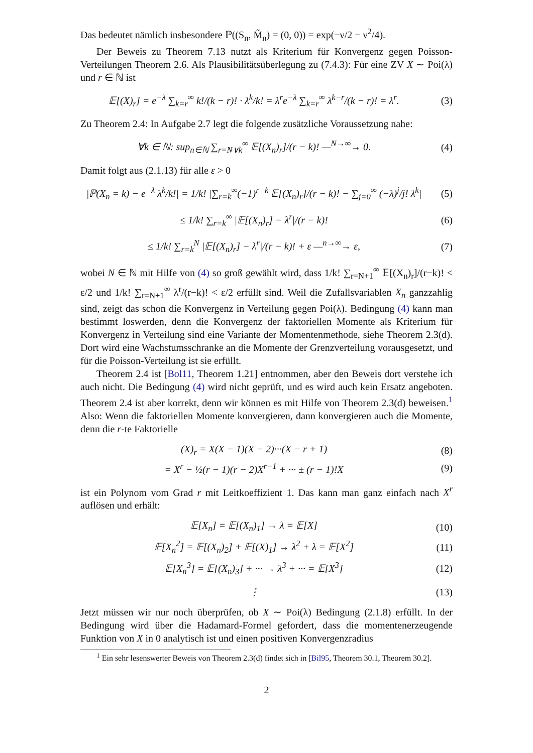Das bedeutet nämlich insbesondere ℙ((S<sub>n</sub>, M̃<sub>n</sub>) = (0, 0)) = exp(−ν/2 − ν<sup>2</sup>/4).
Der Beweis zu Theorem 7.13 nutzt als Kriterium für Konvergenz gegen Poisson-Verteilungen Theorem 2.6. Als Plausibilitätsüberlegung zu (7.4.3): Für eine ZV X ∼ Poi(λ) und r ∈ ℕ ist
𝔼[(X)<sub>r</sub>] = e<sup>−λ</sup> ∑<sub>k=r</sub><sup>∞</sup> k!/(k − r)! · λ<sup>k</sup>/k! = λ<sup>r</sup>e<sup>−λ</sup> ∑<sub>k=r</sub><sup>∞</sup> λ<sup>k−r</sup>/(k − r)! = λ<sup>r</sup>. (3)
Zu Theorem 2.4: In Aufgabe 2.7 legt die folgende zusätzliche Voraussetzung nahe:
∀k ∈ ℕ: sup<sub>n∈ℕ</sub> ∑<sub>r=N∨k</sub><sup>∞</sup> 𝔼[(X<sub>n</sub>)<sub>r</sub>]/(r − k)! —<sup>N→∞</sup>→ 0. (4)
Damit folgt aus (2.1.13) für alle ε > 0
|ℙ(X<sub>n</sub> = k) − e<sup>−λ</sup> λ<sup>k</sup>/k!| = 1/k! |∑<sub>r=k</sub><sup>∞</sup>(−1)<sup>r−k</sup> 𝔼[(X<sub>n</sub>)<sub>r</sub>]/(r − k)! − ∑<sub>j=0</sub><sup>∞</sup> (−λ)<sup>j</sup>/j! λ<sup>k</sup>| (5)
≤ 1/k! ∑<sub>r=k</sub><sup>∞</sup> |𝔼[(X<sub>n</sub>)<sub>r</sub>] − λ<sup>r</sup>|/(r − k)! (6)
≤ 1/k! ∑<sub>r=k</sub><sup>N</sup> |𝔼[(X<sub>n</sub>)<sub>r</sub>] − λ<sup>r</sup>|/(r − k)! + ε —<sup>n→∞</sup>→ ε, (7)
wobei N ∈ ℕ mit Hilfe von (4) so groß gewählt wird, dass 1/k! ∑<sub>r=N+1</sub><sup>∞</sup> 𝔼[(X<sub>n</sub>)<sub>r</sub>]/(r−k)! < ε/2 und 1/k! ∑<sub>r=N+1</sub><sup>∞</sup> λ<sup>r</sup>/(r−k)! < ε/2 erfüllt sind. Weil die Zufallsvariablen X<sub>n</sub> ganzzahlig sind, zeigt das schon die Konvergenz in Verteilung gegen Poi(λ). Bedingung (4) kann man bestimmt loswerden, denn die Konvergenz der faktoriellen Momente als Kriterium für Konvergenz in Verteilung sind eine Variante der Momentenmethode, siehe Theorem 2.3(d). Dort wird eine Wachstumsschranke an die Momente der Grenzverteilung vorausgesetzt, und für die Poisson-Verteilung ist sie erfüllt.
Theorem 2.4 ist [Bol11, Theorem 1.21] entnommen, aber den Beweis dort verstehe ich auch nicht. Die Bedingung (4) wird nicht geprüft, und es wird auch kein Ersatz angeboten. Theorem 2.4 ist aber korrekt, denn wir können es mit Hilfe von Theorem 2.3(d) beweisen.<sup>1</sup> Also: Wenn die faktoriellen Momente konvergieren, dann konvergieren auch die Momente, denn die r-te Faktorielle
(X)<sub>r</sub> = X(X − 1)(X − 2)···(X − r + 1) (8)
= X<sup>r</sup> − ½(r − 1)(r − 2)X<sup>r−1</sup> + ··· ± (r − 1)!X (9)
ist ein Polynom vom Grad r mit Leitkoeffizient 1. Das kann man ganz einfach nach X<sup>r</sup> auflösen und erhält:
𝔼[X<sub>n</sub>] = 𝔼[(X<sub>n</sub>)<sub>1</sub>] → λ = 𝔼[X] (10)
𝔼[X<sub>n</sub><sup>2</sup>] = 𝔼[(X<sub>n</sub>)<sub>2</sub>] + 𝔼[(X)<sub>1</sub>] → λ<sup>2</sup> + λ = 𝔼[X<sup>2</sup>] (11)
𝔼[X<sub>n</sub><sup>3</sup>] = 𝔼[(X<sub>n</sub>)<sub>3</sub>] + ··· → λ<sup>3</sup> + ··· = 𝔼[X<sup>3</sup>] (12)
⋮ (13)
Jetzt müssen wir nur noch überprüfen, ob X ∼ Poi(λ) Bedingung (2.1.8) erfüllt. In der Bedingung wird über die Hadamard-Formel gefordert, dass die momentenerzeugende Funktion von X in 0 analytisch ist und einen positiven Konvergenzradius
<sup>1</sup> Ein sehr lesenswerter Beweis von Theorem 2.3(d) findet sich in [Bil95, Theorem 30.1, Theorem 30.2].
2